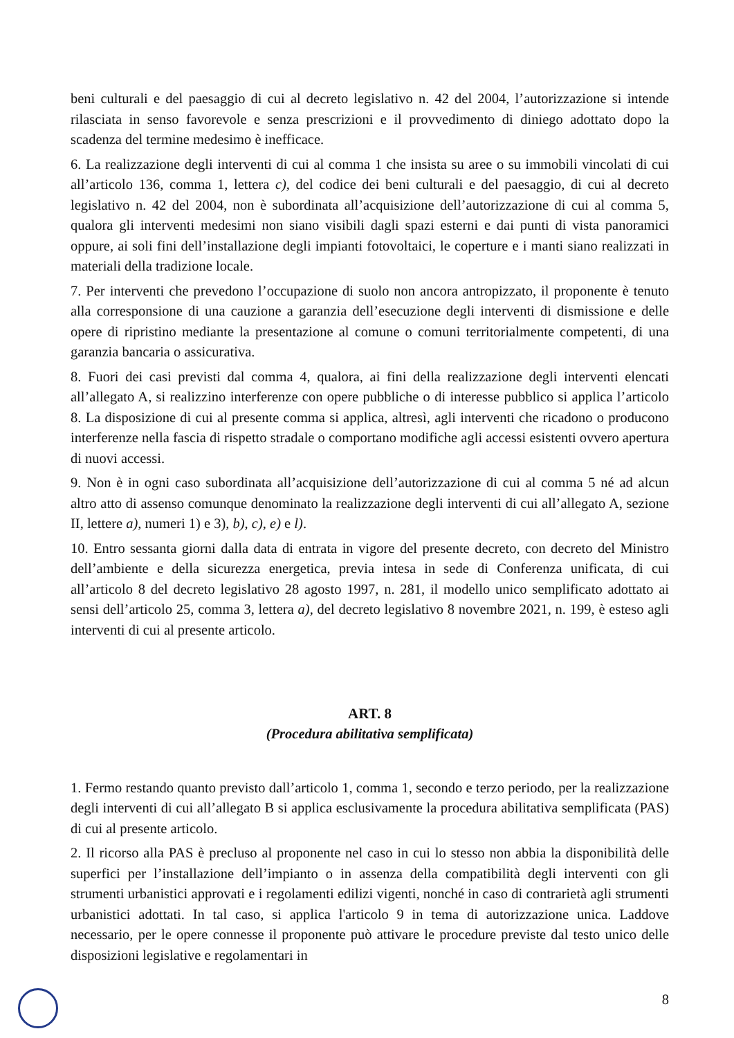beni culturali e del paesaggio di cui al decreto legislativo n. 42 del 2004, l’autorizzazione si intende rilasciata in senso favorevole e senza prescrizioni e il provvedimento di diniego adottato dopo la scadenza del termine medesimo è inefficace.
6. La realizzazione degli interventi di cui al comma 1 che insista su aree o su immobili vincolati di cui all’articolo 136, comma 1, lettera c), del codice dei beni culturali e del paesaggio, di cui al decreto legislativo n. 42 del 2004, non è subordinata all’acquisizione dell’autorizzazione di cui al comma 5, qualora gli interventi medesimi non siano visibili dagli spazi esterni e dai punti di vista panoramici oppure, ai soli fini dell’installazione degli impianti fotovoltaici, le coperture e i manti siano realizzati in materiali della tradizione locale.
7. Per interventi che prevedono l’occupazione di suolo non ancora antropizzato, il proponente è tenuto alla corresponsione di una cauzione a garanzia dell’esecuzione degli interventi di dismissione e delle opere di ripristino mediante la presentazione al comune o comuni territorialmente competenti, di una garanzia bancaria o assicurativa.
8. Fuori dei casi previsti dal comma 4, qualora, ai fini della realizzazione degli interventi elencati all’allegato A, si realizzino interferenze con opere pubbliche o di interesse pubblico si applica l’articolo 8. La disposizione di cui al presente comma si applica, altresì, agli interventi che ricadono o producono interferenze nella fascia di rispetto stradale o comportano modifiche agli accessi esistenti ovvero apertura di nuovi accessi.
9. Non è in ogni caso subordinata all’acquisizione dell’autorizzazione di cui al comma 5 né ad alcun altro atto di assenso comunque denominato la realizzazione degli interventi di cui all’allegato A, sezione II, lettere a), numeri 1) e 3), b), c), e) e l).
10. Entro sessanta giorni dalla data di entrata in vigore del presente decreto, con decreto del Ministro dell’ambiente e della sicurezza energetica, previa intesa in sede di Conferenza unificata, di cui all’articolo 8 del decreto legislativo 28 agosto 1997, n. 281, il modello unico semplificato adottato ai sensi dell’articolo 25, comma 3, lettera a), del decreto legislativo 8 novembre 2021, n. 199, è esteso agli interventi di cui al presente articolo.
ART. 8
(Procedura abilitativa semplificata)
1. Fermo restando quanto previsto dall’articolo 1, comma 1, secondo e terzo periodo, per la realizzazione degli interventi di cui all’allegato B si applica esclusivamente la procedura abilitativa semplificata (PAS) di cui al presente articolo.
2. Il ricorso alla PAS è precluso al proponente nel caso in cui lo stesso non abbia la disponibilità delle superfici per l’installazione dell’impianto o in assenza della compatibilità degli interventi con gli strumenti urbanistici approvati e i regolamenti edilizi vigenti, nonché in caso di contrarietà agli strumenti urbanistici adottati. In tal caso, si applica l'articolo 9 in tema di autorizzazione unica. Laddove necessario, per le opere connesse il proponente può attivare le procedure previste dal testo unico delle disposizioni legislative e regolamentari in
8